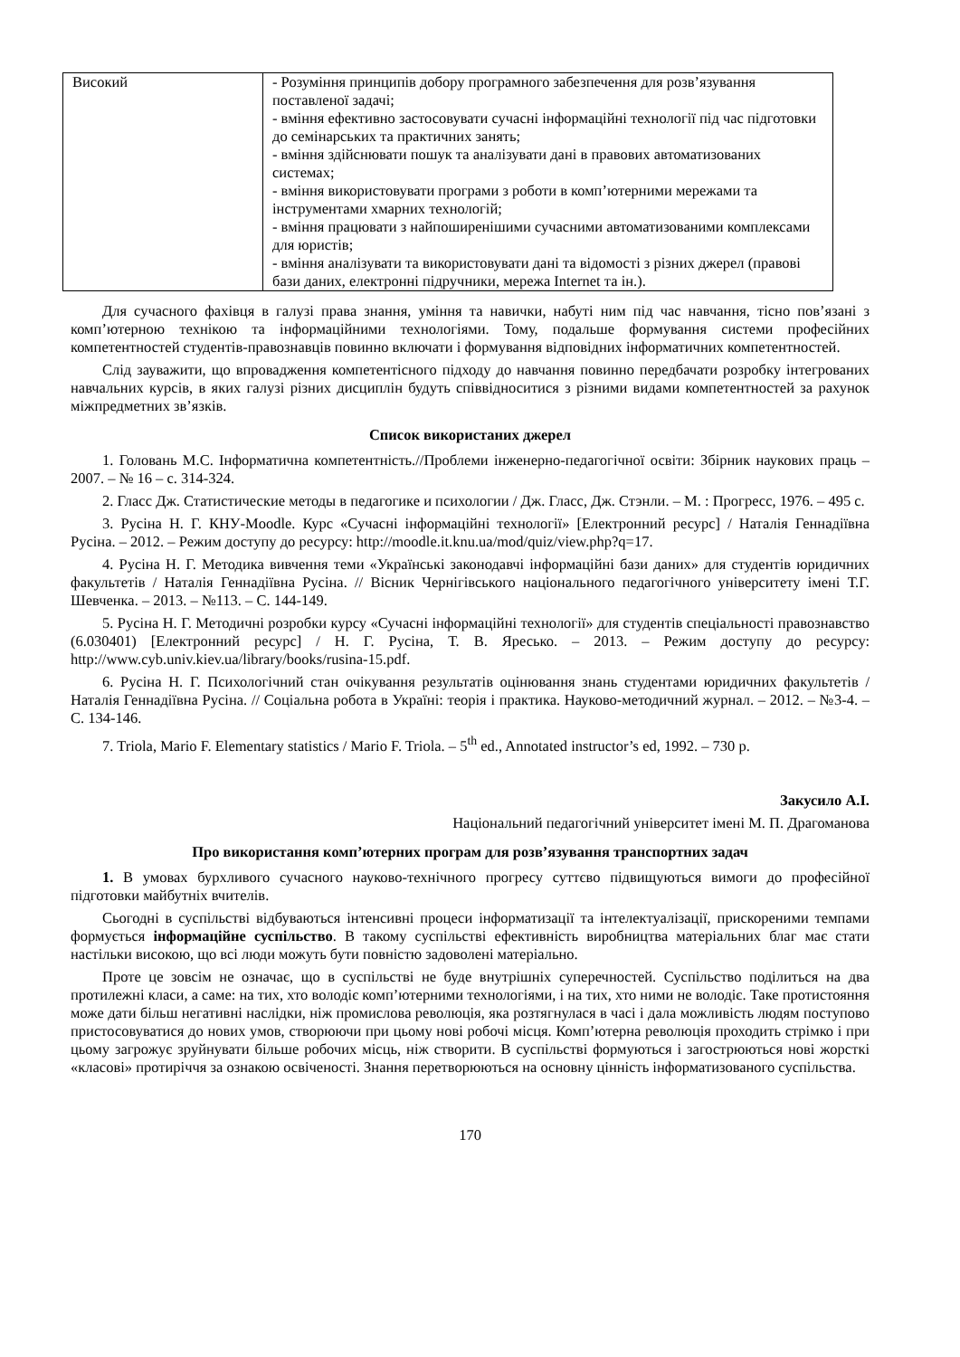| Високий | - Розуміння принципів добору програмного забезпечення для розв’язування поставленої задачі; - вміння ефективно застосовувати сучасні інформаційні технології під час підготовки до семінарських та практичних занять; - вміння здійснювати пошук та аналізувати дані в правових автоматизованих системах; - вміння використовувати програми з роботи в комп’ютерними мережами та інструментами хмарних технологій; - вміння працювати з найпоширенішими сучасними автоматизованими комплексами для юристів; - вміння аналізувати та використовувати дані та відомості з різних джерел (правові бази даних, електронні підручники, мережа Internet та ін.). |
Для сучасного фахівця в галузі права знання, уміння та навички, набуті ним під час навчання, тісно пов’язані з комп’ютерною технікою та інформаційними технологіями. Тому, подальше формування системи професійних компетентностей студентів-правознавців повинно включати і формування відповідних інформатичних компетентностей.
Слід зауважити, що впровадження компетентісного підходу до навчання повинно передбачати розробку інтегрованих навчальних курсів, в яких галузі різних дисциплін будуть співвідноситися з різними видами компетентностей за рахунок міжпредметних зв’язків.
Список використаних джерел
1. Головань М.С. Інформатична компетентність.//Проблеми інженерно-педагогічної освіти: Збірник наукових праць – 2007. – № 16 – с. 314-324.
2. Гласс Дж. Статистические методы в педагогике и психологии / Дж. Гласс, Дж. Стэнли. – М. : Прогресс, 1976. – 495 с.
3. Русіна Н. Г. КНУ-Moodle. Курс «Сучасні інформаційні технології» [Електронний ресурс] / Наталія Геннадіївна Русіна. – 2012. – Режим доступу до ресурсу: http://moodle.it.knu.ua/mod/quiz/view.php?q=17.
4. Русіна Н. Г. Методика вивчення теми «Українські законодавчі інформаційні бази даних» для студентів юридичних факультетів / Наталія Геннадіївна Русіна. // Вісник Чернігівського національного педагогічного університету імені Т.Г. Шевченка. – 2013. – №113. – С. 144-149.
5. Русіна Н. Г. Методичні розробки курсу «Сучасні інформаційні технології» для студентів спеціальності правознавство (6.030401) [Електронний ресурс] / Н. Г. Русіна, Т. В. Яресько. – 2013. – Режим доступу до ресурсу: http://www.cyb.univ.kiev.ua/library/books/rusina-15.pdf.
6. Русіна Н. Г. Психологічний стан очікування результатів оцінювання знань студентами юридичних факультетів / Наталія Геннадіївна Русіна. // Соціальна робота в Україні: теорія і практика. Науково-методичний журнал. – 2012. – №3-4. – С. 134-146.
7. Triola, Mario F. Elementary statistics / Mario F. Triola. – 5<sup>th</sup> ed., Annotated instructor’s ed, 1992. – 730 p.
Закусило А.І.
Національний педагогічний університет імені М. П. Драгоманова
Про використання комп’ютерних програм для розв’язування транспортних задач
1. В умовах бурхливого сучасного науково-технічного прогресу суттєво підвищуються вимоги до професійної підготовки майбутніх вчителів.
Сьогодні в суспільстві відбуваються інтенсивні процеси інформатизації та інтелектуалізації, прискореними темпами формується інформаційне суспільство. В такому суспільстві ефективність виробництва матеріальних благ має стати настільки високою, що всі люди можуть бути повністю задоволені матеріально.
Проте це зовсім не означає, що в суспільстві не буде внутрішніх суперечностей. Суспільство поділиться на два протилежні класи, а саме: на тих, хто володіє комп’ютерними технологіями, і на тих, хто ними не володіє. Таке протистояння може дати більш негативні наслідки, ніж промислова революція, яка розтягнулася в часі і дала можливість людям поступово пристосовуватися до нових умов, створюючи при цьому нові робочі місця. Комп’ютерна революція проходить стрімко і при цьому загрожує зруйнувати більше робочих місць, ніж створити. В суспільстві формуються і загострюються нові жорсткі «класові» протиріччя за ознакою освіченості. Знання перетворюються на основну цінність інформатизованого суспільства.
170